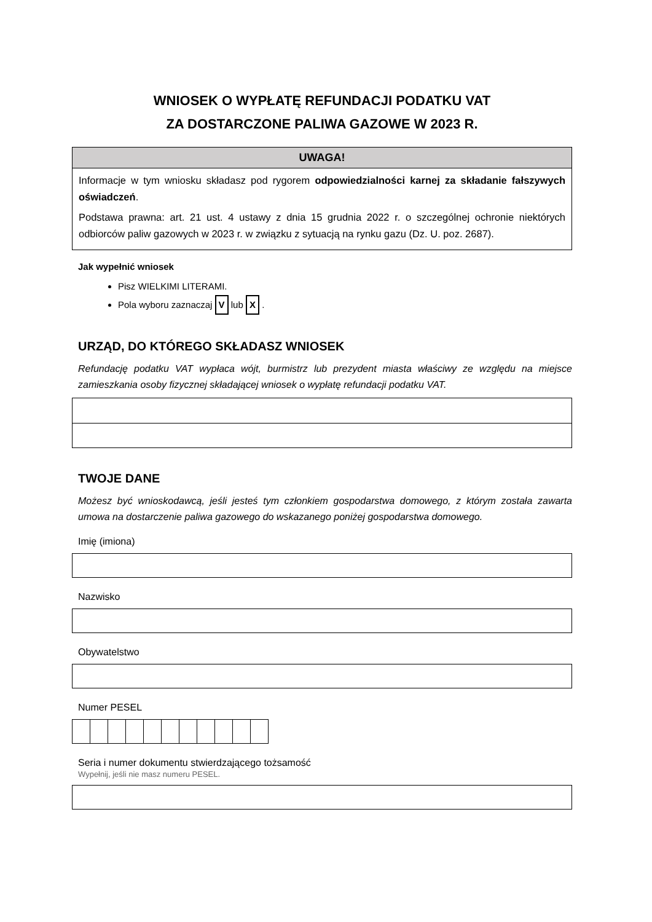WNIOSEK O WYPŁATĘ REFUNDACJI PODATKU VAT
ZA DOSTARCZONE PALIWA GAZOWE W 2023 R.
UWAGA!
Informacje w tym wniosku składasz pod rygorem odpowiedzialności karnej za składanie fałszywych oświadczeń.
Podstawa prawna: art. 21 ust. 4 ustawy z dnia 15 grudnia 2022 r. o szczególnej ochronie niektórych odbiorców paliw gazowych w 2023 r. w związku z sytuacją na rynku gazu (Dz. U. poz. 2687).
Jak wypełnić wniosek
Pisz WIELKIMI LITERAMI.
Pola wyboru zaznaczaj V lub X .
URZĄD, DO KTÓREGO SKŁADASZ WNIOSEK
Refundację podatku VAT wypłaca wójt, burmistrz lub prezydent miasta właściwy ze względu na miejsce zamieszkania osoby fizycznej składającej wniosek o wypłatę refundacji podatku VAT.
TWOJE DANE
Możesz być wnioskodawcą, jeśli jesteś tym członkiem gospodarstwa domowego, z którym została zawarta umowa na dostarczenie paliwa gazowego do wskazanego poniżej gospodarstwa domowego.
Imię (imiona)
Nazwisko
Obywatelstwo
Numer PESEL
Seria i numer dokumentu stwierdzającego tożsamość
Wypełnij, jeśli nie masz numeru PESEL.